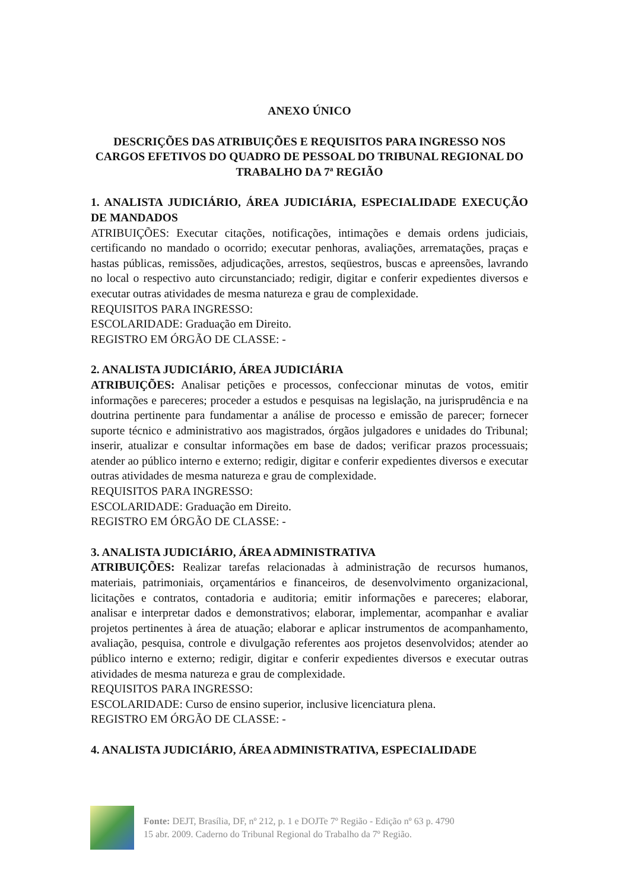ANEXO ÚNICO
DESCRIÇÕES DAS ATRIBUIÇÕES E REQUISITOS PARA INGRESSO NOS CARGOS EFETIVOS DO QUADRO DE PESSOAL DO TRIBUNAL REGIONAL DO TRABALHO DA 7ª REGIÃO
1. ANALISTA JUDICIÁRIO, ÁREA JUDICIÁRIA, ESPECIALIDADE EXECUÇÃO DE MANDADOS
ATRIBUIÇÕES: Executar citações, notificações, intimações e demais ordens judiciais, certificando no mandado o ocorrido; executar penhoras, avaliações, arrematações, praças e hastas públicas, remissões, adjudicações, arrestos, seqüestros, buscas e apreensões, lavrando no local o respectivo auto circunstanciado; redigir, digitar e conferir expedientes diversos e executar outras atividades de mesma natureza e grau de complexidade.
REQUISITOS PARA INGRESSO:
ESCOLARIDADE: Graduação em Direito.
REGISTRO EM ÓRGÃO DE CLASSE: -
2. ANALISTA JUDICIÁRIO, ÁREA JUDICIÁRIA
ATRIBUIÇÕES: Analisar petições e processos, confeccionar minutas de votos, emitir informações e pareceres; proceder a estudos e pesquisas na legislação, na jurisprudência e na doutrina pertinente para fundamentar a análise de processo e emissão de parecer; fornecer suporte técnico e administrativo aos magistrados, órgãos julgadores e unidades do Tribunal; inserir, atualizar e consultar informações em base de dados; verificar prazos processuais; atender ao público interno e externo; redigir, digitar e conferir expedientes diversos e executar outras atividades de mesma natureza e grau de complexidade.
REQUISITOS PARA INGRESSO:
ESCOLARIDADE: Graduação em Direito.
REGISTRO EM ÓRGÃO DE CLASSE: -
3. ANALISTA JUDICIÁRIO, ÁREA ADMINISTRATIVA
ATRIBUIÇÕES: Realizar tarefas relacionadas à administração de recursos humanos, materiais, patrimoniais, orçamentários e financeiros, de desenvolvimento organizacional, licitações e contratos, contadoria e auditoria; emitir informações e pareceres; elaborar, analisar e interpretar dados e demonstrativos; elaborar, implementar, acompanhar e avaliar projetos pertinentes à área de atuação; elaborar e aplicar instrumentos de acompanhamento, avaliação, pesquisa, controle e divulgação referentes aos projetos desenvolvidos; atender ao público interno e externo; redigir, digitar e conferir expedientes diversos e executar outras atividades de mesma natureza e grau de complexidade.
REQUISITOS PARA INGRESSO:
ESCOLARIDADE: Curso de ensino superior, inclusive licenciatura plena.
REGISTRO EM ÓRGÃO DE CLASSE: -
4. ANALISTA JUDICIÁRIO, ÁREA ADMINISTRATIVA, ESPECIALIDADE
Fonte: DEJT, Brasília, DF, nº 212, p. 1 e DOJTe 7º Região - Edição nº 63 p. 4790
15 abr. 2009. Caderno do Tribunal Regional do Trabalho da 7º Região.